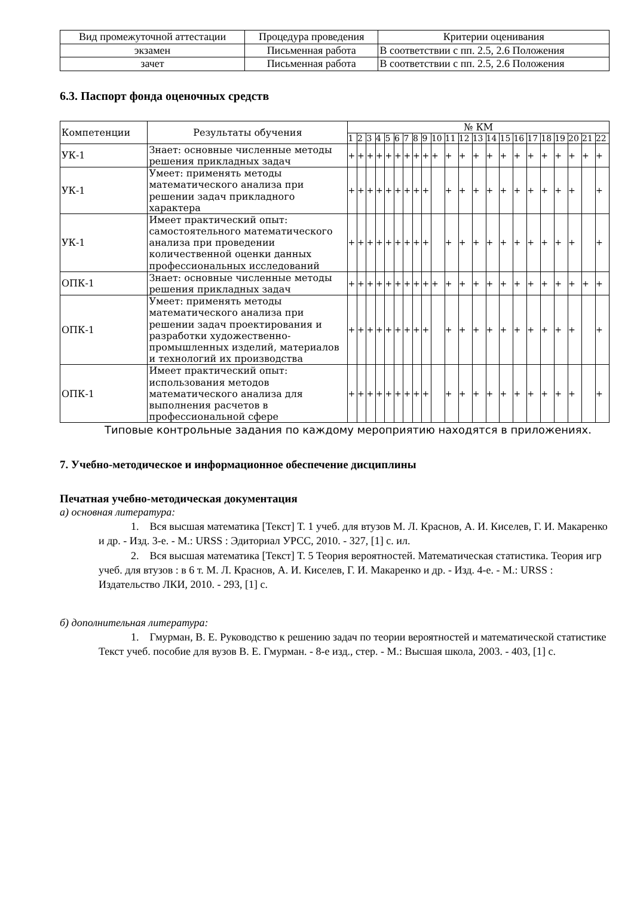| Вид промежуточной аттестации | Процедура проведения | Критерии оценивания |
| --- | --- | --- |
| экзамен | Письменная работа | В соответствии с пп. 2.5, 2.6 Положения |
| зачет | Письменная работа | В соответствии с пп. 2.5, 2.6 Положения |
6.3. Паспорт фонда оценочных средств
| Компетенции | Результаты обучения | № КМ | | | | | | | | | | | | | | | | | | | | | |
| --- | --- | --- | --- | --- | --- | --- | --- | --- | --- | --- | --- | --- | --- | --- | --- | --- | --- | --- | --- | --- | --- | --- | --- |
| | | 1 | 2 | 3 | 4 | 5 | 6 | 7 | 8 | 9 | 10 | 11 | 12 | 13 | 14 | 15 | 16 | 17 | 18 | 19 | 20 | 21 | 22 |
| УК-1 | Знает: основные численные методы решения прикладных задач | + | + | + | + | + | + | + | + | + | + | + | + | + | + | + | + | + | + | + | + | + | + |
| УК-1 | Умеет: применять методы математического анализа при решении задач прикладного характера | + | + | + | + | + | + | + | + | + | | + | + | + | + | + | + | + | + | + | + | | + |
| УК-1 | Имеет практический опыт: самостоятельного математического анализа при проведении количественной оценки данных профессиональных исследований | + | + | + | + | + | + | + | + | + | | + | + | + | + | + | + | + | + | + | + | | + |
| ОПК-1 | Знает: основные численные методы решения прикладных задач | + | + | + | + | + | + | + | + | + | + | + | + | + | + | + | + | + | + | + | + | + | + |
| ОПК-1 | Умеет: применять методы математического анализа при решении задач проектирования и разработки художественно-промышленных изделий, материалов и технологий их производства | + | + | + | + | + | + | + | + | + | | + | + | + | + | + | + | + | + | + | + | | + |
| ОПК-1 | Имеет практический опыт: использования методов математического анализа для выполнения расчетов в профессиональной сфере | + | + | + | + | + | + | + | + | + | | + | + | + | + | + | + | + | + | + | + | | + |
Типовые контрольные задания по каждому мероприятию находятся в приложениях.
7. Учебно-методическое и информационное обеспечение дисциплины
Печатная учебно-методическая документация
а) основная литература:
1. Вся высшая математика [Текст] Т. 1 учеб. для втузов М. Л. Краснов, А. И. Киселев, Г. И. Макаренко и др. - Изд. 3-е. - М.: URSS : Эдиториал УРСС, 2010. - 327, [1] с. ил.
2. Вся высшая математика [Текст] Т. 5 Теория вероятностей. Математическая статистика. Теория игр учеб. для втузов : в 6 т. М. Л. Краснов, А. И. Киселев, Г. И. Макаренко и др. - Изд. 4-е. - М.: URSS : Издательство ЛКИ, 2010. - 293, [1] с.
б) дополнительная литература:
1. Гмурман, В. Е. Руководство к решению задач по теории вероятностей и математической статистике Текст учеб. пособие для вузов В. Е. Гмурман. - 8-е изд., стер. - М.: Высшая школа, 2003. - 403, [1] с.